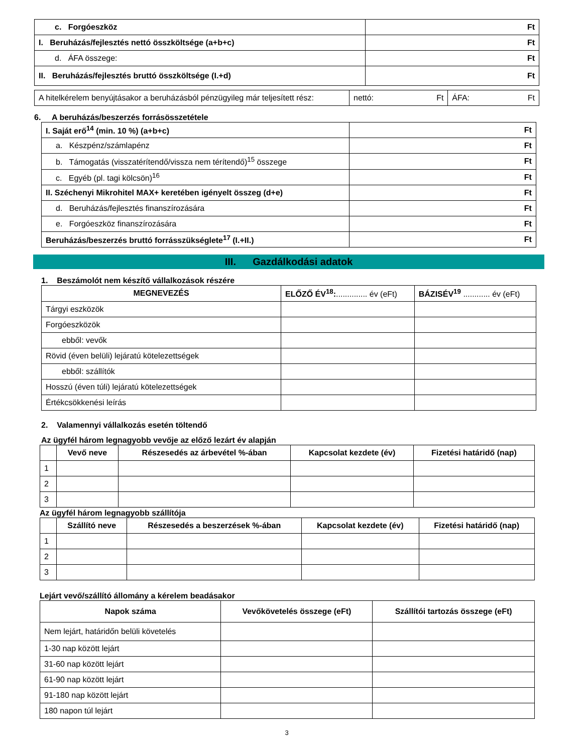| c. Forgóeszköz | Ft |
| I. Beruházás/fejlesztés nettó összköltsége (a+b+c) | Ft |
| d. ÁFA összege: | Ft |
| II. Beruházás/fejlesztés bruttó összköltsége (I.+d) | Ft |
| A hitelkérelem benyújtásakor a beruházásból pénzügyileg már teljesített rész: | nettó: Ft | ÁFA: Ft |
6. A beruházás/beszerzés forrásösszetétele
| I. Saját erő<sup>14</sup> (min. 10 %) (a+b+c) | Ft |
| a. Készpénz/számlapénz | Ft |
| b. Támogatás (visszatérítendő/vissza nem térítendő)<sup>15</sup> összege | Ft |
| c. Egyéb (pl. tagi kölcsön)<sup>16</sup> | Ft |
| II. Széchenyi Mikrohitel MAX+ keretében igényelt összeg (d+e) | Ft |
| d. Beruházás/fejlesztés finanszírozására | Ft |
| e. Forgóeszköz finanszírozására | Ft |
| Beruházás/beszerzés bruttó forrásszükséglete<sup>17</sup> (I.+II.) | Ft |
III. Gazdálkodási adatok
1. Beszámolót nem készítő vállalkozások részére
| MEGNEVEZÉS | ELŐZŐ ÉV<sup>18</sup>: .............. év (eFt) | BÁZISÉV<sup>19</sup> ............ év (eFt) |
| --- | --- | --- |
| Tárgyi eszközök | | |
| Forgóeszközök | | |
| ebből: vevők | | |
| Rövid (éven belüli) lejáratú kötelezettségek | | |
| ebből: szállítók | | |
| Hosszú (éven túli) lejáratú kötelezettségek | | |
| Értékcsökkenési leírás | | |
2. Valamennyi vállalkozás esetén töltendő
Az ügyfél három legnagyobb vevője az előző lezárt év alapján
| | Vevő neve | Részesedés az árbevétel %-ában | Kapcsolat kezdete (év) | Fizetési határidő (nap) |
| --- | --- | --- | --- | --- |
| 1 | | | | |
| 2 | | | | |
| 3 | | | | |
Az ügyfél három legnagyobb szállítója
| | Szállító neve | Részesedés a beszerzések %-ában | Kapcsolat kezdete (év) | Fizetési határidő (nap) |
| --- | --- | --- | --- | --- |
| 1 | | | | |
| 2 | | | | |
| 3 | | | | |
Lejárt vevő/szállító állomány a kérelem beadásakor
| Napok száma | Vevőkövetelés összege (eFt) | Szállítói tartozás összege (eFt) |
| --- | --- | --- |
| Nem lejárt, határidőn belüli követelés | | |
| 1-30 nap között lejárt | | |
| 31-60 nap között lejárt | | |
| 61-90 nap között lejárt | | |
| 91-180 nap között lejárt | | |
| 180 napon túl lejárt | | |
3